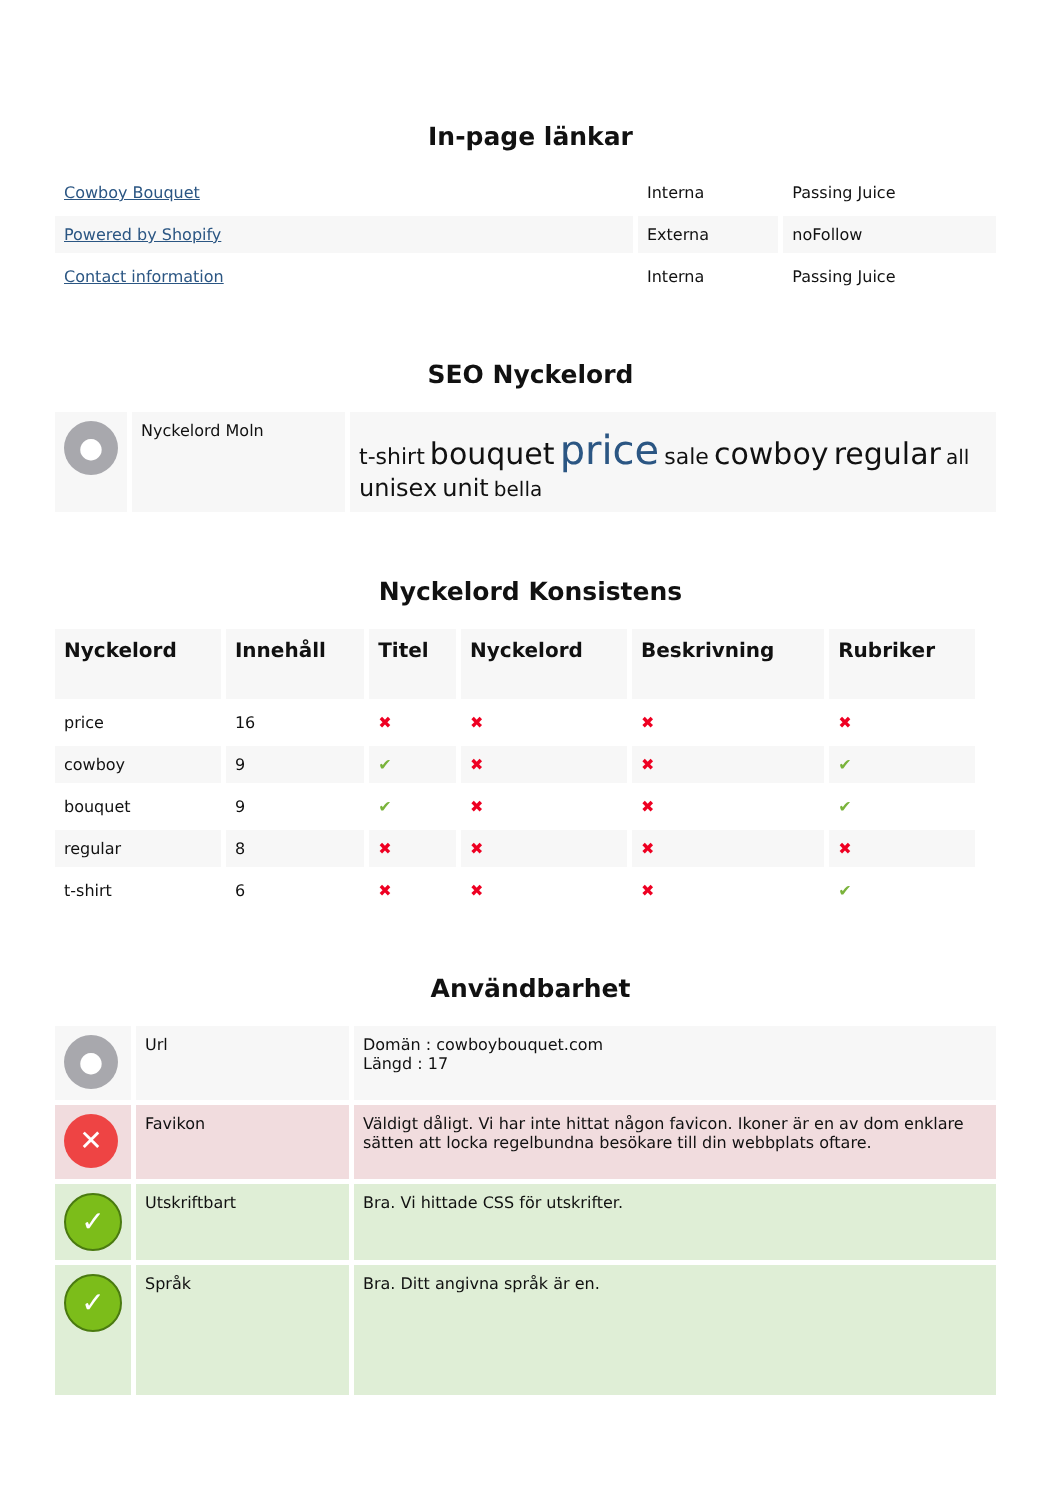In-page länkar
| Cowboy Bouquet | Interna | Passing Juice |
| Powered by Shopify | Externa | noFollow |
| Contact information | Interna | Passing Juice |
SEO Nyckelord
| ● | Nyckelord Moln | t-shirt bouquet price sale cowboy regular all unisex unit bella |
Nyckelord Konsistens
| Nyckelord | Innehåll | Titel | Nyckelord | Beskrivning | Rubriker |
| --- | --- | --- | --- | --- | --- |
| price | 16 | ✖ | ✖ | ✖ | ✖ |
| cowboy | 9 | ✔ | ✖ | ✖ | ✔ |
| bouquet | 9 | ✔ | ✖ | ✖ | ✔ |
| regular | 8 | ✖ | ✖ | ✖ | ✖ |
| t-shirt | 6 | ✖ | ✖ | ✖ | ✔ |
Användbarhet
| ● | Url | Domän : cowboybouquet.com Längd : 17 |
| ✕ | Favikon | Väldigt dåligt. Vi har inte hittat någon favicon. Ikoner är en av dom enklare sätten att locka regelbundna besökare till din webbplats oftare. |
| ✓ | Utskriftbart | Bra. Vi hittade CSS för utskrifter. |
| ✓ | Språk | Bra. Ditt angivna språk är en. |